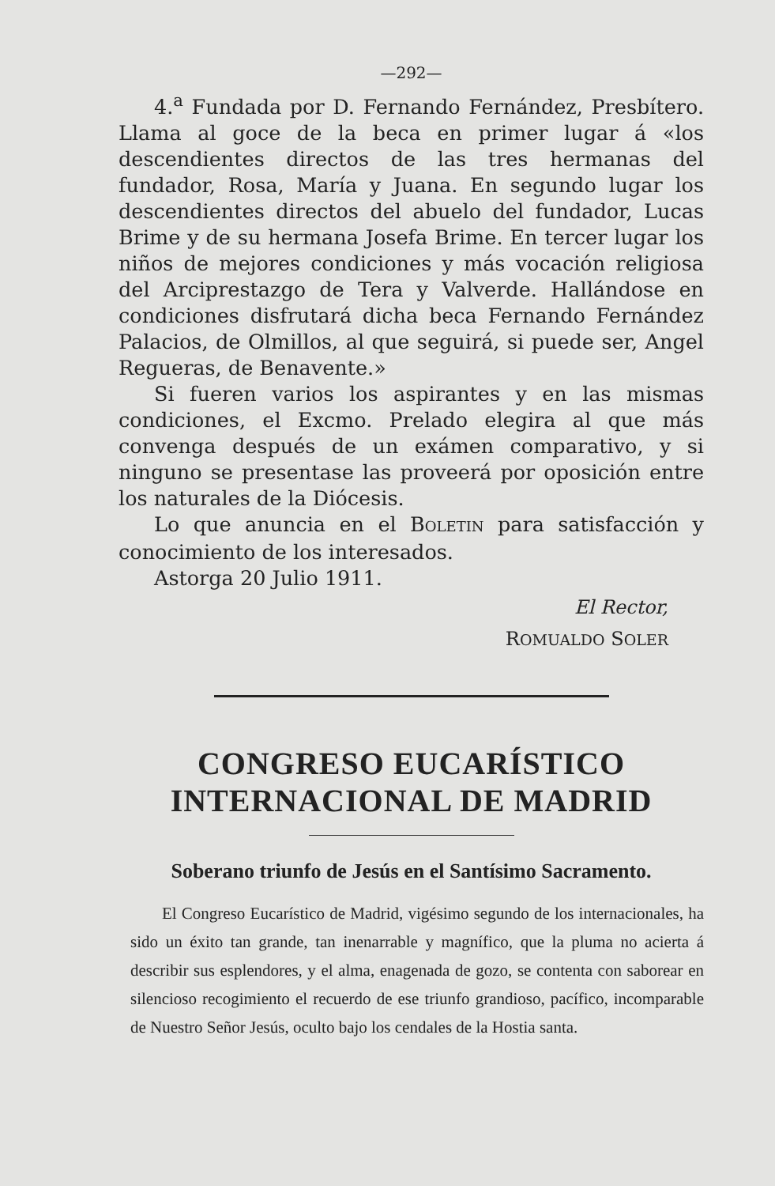—292—
4.<sup>a</sup> Fundada por D. Fernando Fernández, Presbítero. Llama al goce de la beca en primer lugar á «los descendientes directos de las tres hermanas del fundador, Rosa, María y Juana. En segundo lugar los descendientes directos del abuelo del fundador, Lucas Brime y de su hermana Josefa Brime. En tercer lugar los niños de mejores condiciones y más vocación religiosa del Arciprestazgo de Tera y Valverde. Hallándose en condiciones disfrutará dicha beca Fernando Fernández Palacios, de Olmillos, al que seguirá, si puede ser, Angel Regueras, de Benavente.»
Si fueren varios los aspirantes y en las mismas condiciones, el Excmo. Prelado elegira al que más convenga después de un exámen comparativo, y si ninguno se presentase las proveerá por oposición entre los naturales de la Diócesis.
Lo que anuncia en el BOLETIN para satisfacción y conocimiento de los interesados.
Astorga 20 Julio 1911.
El Rector,
ROMUALDO SOLER
CONGRESO EUCARÍSTICO INTERNACIONAL DE MADRID
Soberano triunfo de Jesús en el Santísimo Sacramento.
El Congreso Eucarístico de Madrid, vigésimo segundo de los internacionales, ha sido un éxito tan grande, tan inenarrable y magnífico, que la pluma no acierta á describir sus esplendores, y el alma, enagenada de gozo, se contenta con saborear en silencioso recogimiento el recuerdo de ese triunfo grandioso, pacífico, incomparable de Nuestro Señor Jesús, oculto bajo los cendales de la Hostia santa.